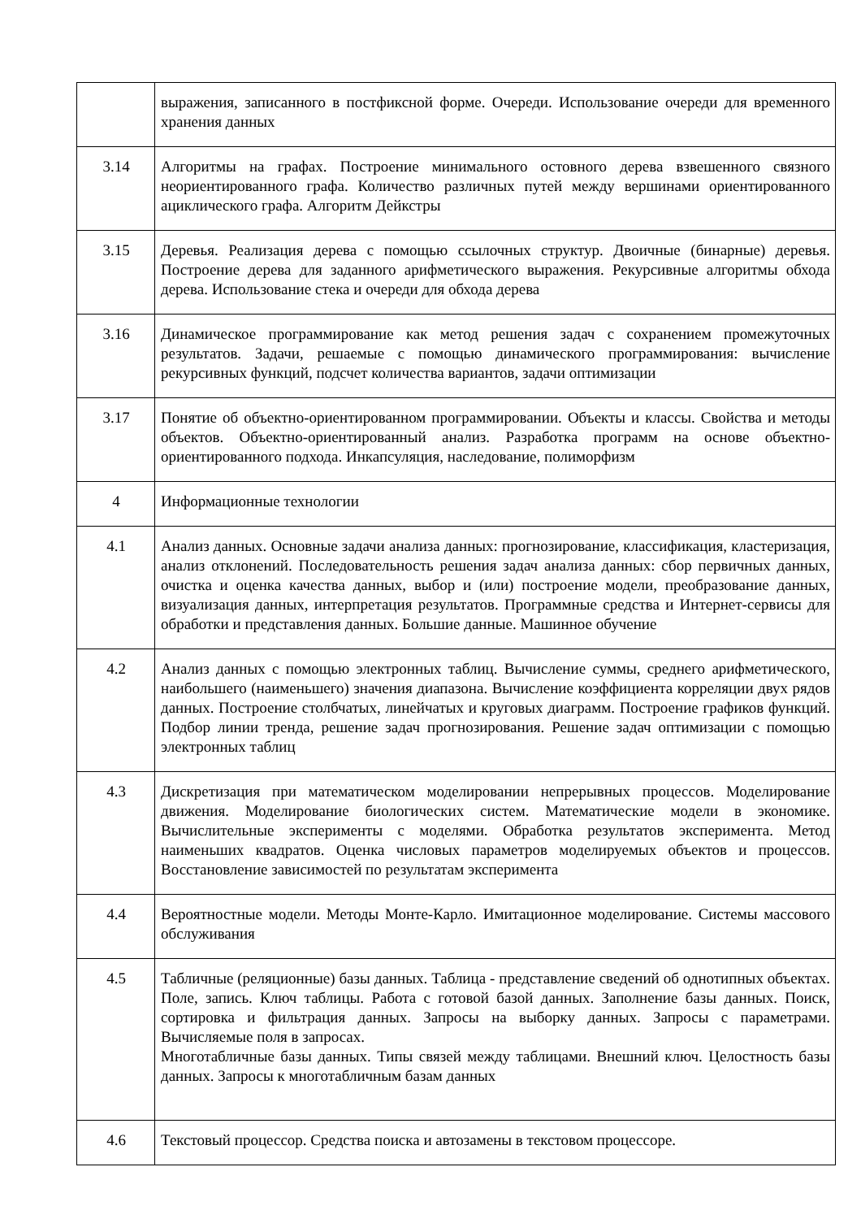| | выражения, записанного в постфиксной форме. Очереди. Использование очереди для временного хранения данных |
| 3.14 | Алгоритмы на графах. Построение минимального остовного дерева взвешенного связного неориентированного графа. Количество различных путей между вершинами ориентированного ациклического графа. Алгоритм Дейкстры |
| 3.15 | Деревья. Реализация дерева с помощью ссылочных структур. Двоичные (бинарные) деревья. Построение дерева для заданного арифметического выражения. Рекурсивные алгоритмы обхода дерева. Использование стека и очереди для обхода дерева |
| 3.16 | Динамическое программирование как метод решения задач с сохранением промежуточных результатов. Задачи, решаемые с помощью динамического программирования: вычисление рекурсивных функций, подсчет количества вариантов, задачи оптимизации |
| 3.17 | Понятие об объектно-ориентированном программировании. Объекты и классы. Свойства и методы объектов. Объектно-ориентированный анализ. Разработка программ на основе объектно-ориентированного подхода. Инкапсуляция, наследование, полиморфизм |
| 4 | Информационные технологии |
| 4.1 | Анализ данных. Основные задачи анализа данных: прогнозирование, классификация, кластеризация, анализ отклонений. Последовательность решения задач анализа данных: сбор первичных данных, очистка и оценка качества данных, выбор и (или) построение модели, преобразование данных, визуализация данных, интерпретация результатов. Программные средства и Интернет-сервисы для обработки и представления данных. Большие данные. Машинное обучение |
| 4.2 | Анализ данных с помощью электронных таблиц. Вычисление суммы, среднего арифметического, наибольшего (наименьшего) значения диапазона. Вычисление коэффициента корреляции двух рядов данных. Построение столбчатых, линейчатых и круговых диаграмм. Построение графиков функций. Подбор линии тренда, решение задач прогнозирования. Решение задач оптимизации с помощью электронных таблиц |
| 4.3 | Дискретизация при математическом моделировании непрерывных процессов. Моделирование движения. Моделирование биологических систем. Математические модели в экономике. Вычислительные эксперименты с моделями. Обработка результатов эксперимента. Метод наименьших квадратов. Оценка числовых параметров моделируемых объектов и процессов. Восстановление зависимостей по результатам эксперимента |
| 4.4 | Вероятностные модели. Методы Монте-Карло. Имитационное моделирование. Системы массового обслуживания |
| 4.5 | Табличные (реляционные) базы данных. Таблица - представление сведений об однотипных объектах. Поле, запись. Ключ таблицы. Работа с готовой базой данных. Заполнение базы данных. Поиск, сортировка и фильтрация данных. Запросы на выборку данных. Запросы с параметрами. Вычисляемые поля в запросах. Многотабличные базы данных. Типы связей между таблицами. Внешний ключ. Целостность базы данных. Запросы к многотабличным базам данных |
| 4.6 | Текстовый процессор. Средства поиска и автозамены в текстовом процессоре. |